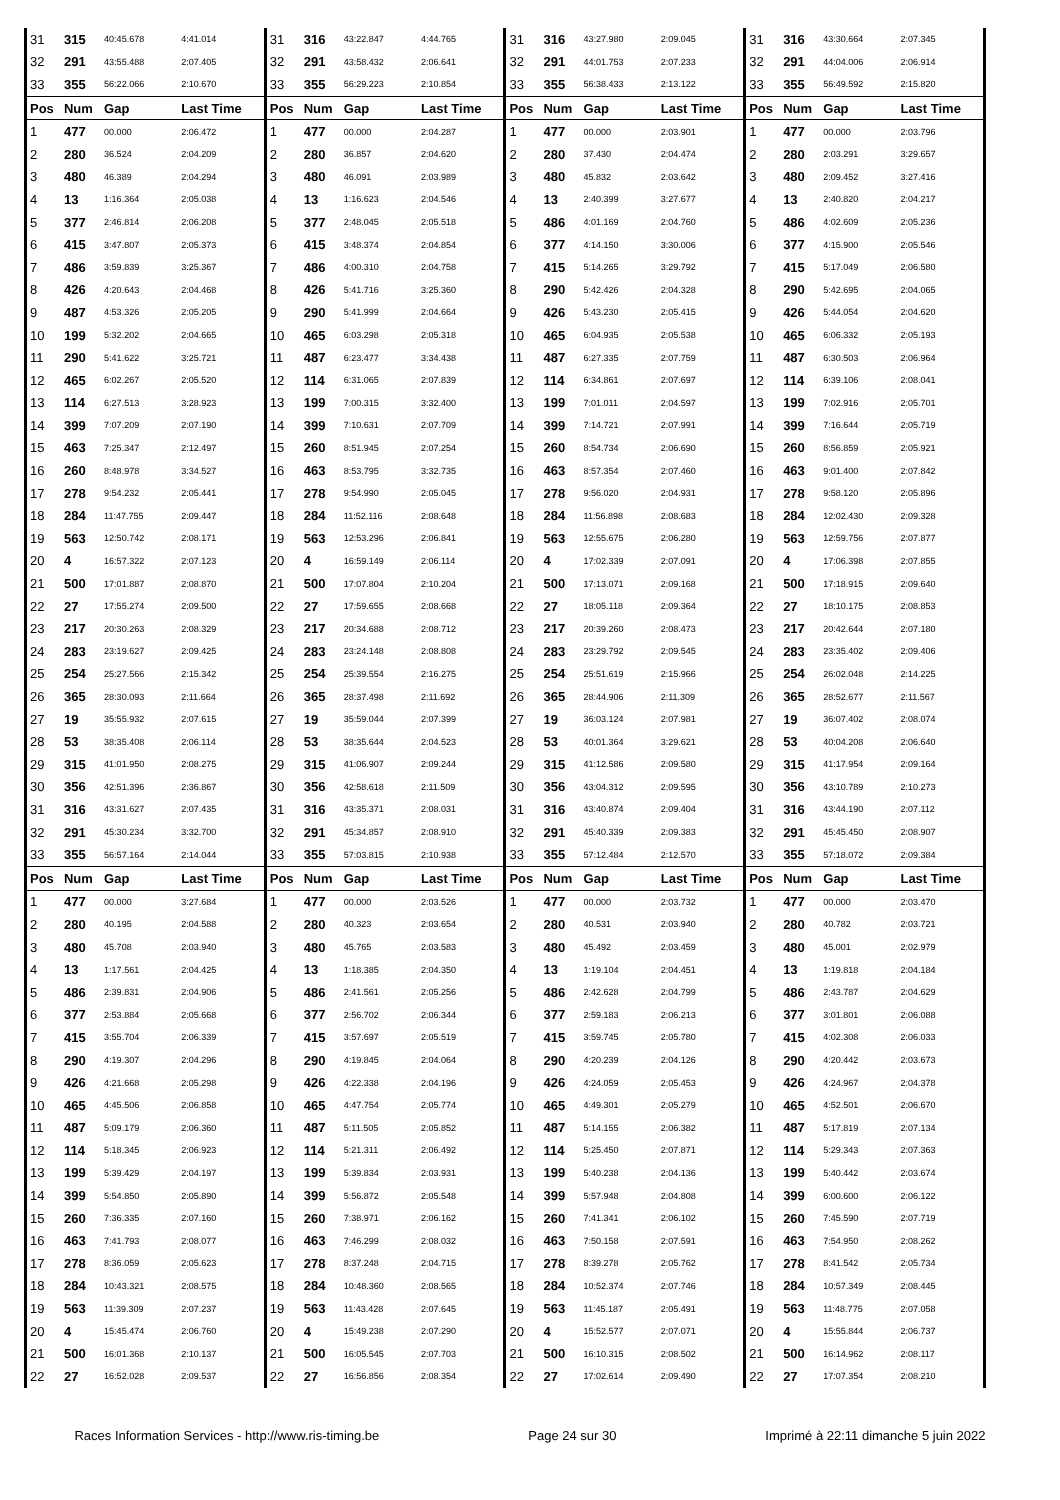| 31 | 315 | 40:45.678 | 4:41.014 | 31 | 316 | 43:22.847 | 4:44.765 | 31 | 316 | 43:27.980 | 2:09.045 | 31 | 316 | 43:30.664 | 2:07.345 |
| 32 | 291 | 43:55.488 | 2:07.405 | 32 | 291 | 43:58.432 | 2:06.641 | 32 | 291 | 44:01.753 | 2:07.233 | 32 | 291 | 44:04.006 | 2:06.914 |
| 33 | 355 | 56:22.066 | 2:10.670 | 33 | 355 | 56:29.223 | 2:10.854 | 33 | 355 | 56:38.433 | 2:13.122 | 33 | 355 | 56:49.592 | 2:15.820 |
| Pos | Num | Gap | Last Time | Pos | Num | Gap | Last Time | Pos | Num | Gap | Last Time | Pos | Num | Gap | Last Time |
| 1 | 477 | 00.000 | 2:06.472 | 1 | 477 | 00.000 | 2:04.287 | 1 | 477 | 00.000 | 2:03.901 | 1 | 477 | 00.000 | 2:03.796 |
| 2 | 280 | 36.524 | 2:04.209 | 2 | 280 | 36.857 | 2:04.620 | 2 | 280 | 37.430 | 2:04.474 | 2 | 280 | 2:03.291 | 3:29.657 |
| 3 | 480 | 46.389 | 2:04.294 | 3 | 480 | 46.091 | 2:03.989 | 3 | 480 | 45.832 | 2:03.642 | 3 | 480 | 2:09.452 | 3:27.416 |
| 4 | 13 | 1:16.364 | 2:05.038 | 4 | 13 | 1:16.623 | 2:04.546 | 4 | 13 | 2:40.399 | 3:27.677 | 4 | 13 | 2:40.820 | 2:04.217 |
| 5 | 377 | 2:46.814 | 2:06.208 | 5 | 377 | 2:48.045 | 2:05.518 | 5 | 486 | 4:01.169 | 2:04.760 | 5 | 486 | 4:02.609 | 2:05.236 |
| 6 | 415 | 3:47.807 | 2:05.373 | 6 | 415 | 3:48.374 | 2:04.854 | 6 | 377 | 4:14.150 | 3:30.006 | 6 | 377 | 4:15.900 | 2:05.546 |
| 7 | 486 | 3:59.839 | 3:25.367 | 7 | 486 | 4:00.310 | 2:04.758 | 7 | 415 | 5:14.265 | 3:29.792 | 7 | 415 | 5:17.049 | 2:06.580 |
| 8 | 426 | 4:20.643 | 2:04.468 | 8 | 426 | 5:41.716 | 3:25.360 | 8 | 290 | 5:42.426 | 2:04.328 | 8 | 290 | 5:42.695 | 2:04.065 |
| 9 | 487 | 4:53.326 | 2:05.205 | 9 | 290 | 5:41.999 | 2:04.664 | 9 | 426 | 5:43.230 | 2:05.415 | 9 | 426 | 5:44.054 | 2:04.620 |
| 10 | 199 | 5:32.202 | 2:04.665 | 10 | 465 | 6:03.298 | 2:05.318 | 10 | 465 | 6:04.935 | 2:05.538 | 10 | 465 | 6:06.332 | 2:05.193 |
| 11 | 290 | 5:41.622 | 3:25.721 | 11 | 487 | 6:23.477 | 3:34.438 | 11 | 487 | 6:27.335 | 2:07.759 | 11 | 487 | 6:30.503 | 2:06.964 |
| 12 | 465 | 6:02.267 | 2:05.520 | 12 | 114 | 6:31.065 | 2:07.839 | 12 | 114 | 6:34.861 | 2:07.697 | 12 | 114 | 6:39.106 | 2:08.041 |
| 13 | 114 | 6:27.513 | 3:28.923 | 13 | 199 | 7:00.315 | 3:32.400 | 13 | 199 | 7:01.011 | 2:04.597 | 13 | 199 | 7:02.916 | 2:05.701 |
| 14 | 399 | 7:07.209 | 2:07.190 | 14 | 399 | 7:10.631 | 2:07.709 | 14 | 399 | 7:14.721 | 2:07.991 | 14 | 399 | 7:16.644 | 2:05.719 |
| 15 | 463 | 7:25.347 | 2:12.497 | 15 | 260 | 8:51.945 | 2:07.254 | 15 | 260 | 8:54.734 | 2:06.690 | 15 | 260 | 8:56.859 | 2:05.921 |
| 16 | 260 | 8:48.978 | 3:34.527 | 16 | 463 | 8:53.795 | 3:32.735 | 16 | 463 | 8:57.354 | 2:07.460 | 16 | 463 | 9:01.400 | 2:07.842 |
| 17 | 278 | 9:54.232 | 2:05.441 | 17 | 278 | 9:54.990 | 2:05.045 | 17 | 278 | 9:56.020 | 2:04.931 | 17 | 278 | 9:58.120 | 2:05.896 |
| 18 | 284 | 11:47.755 | 2:09.447 | 18 | 284 | 11:52.116 | 2:08.648 | 18 | 284 | 11:56.898 | 2:08.683 | 18 | 284 | 12:02.430 | 2:09.328 |
| 19 | 563 | 12:50.742 | 2:08.171 | 19 | 563 | 12:53.296 | 2:06.841 | 19 | 563 | 12:55.675 | 2:06.280 | 19 | 563 | 12:59.756 | 2:07.877 |
| 20 | 4 | 16:57.322 | 2:07.123 | 20 | 4 | 16:59.149 | 2:06.114 | 20 | 4 | 17:02.339 | 2:07.091 | 20 | 4 | 17:06.398 | 2:07.855 |
| 21 | 500 | 17:01.887 | 2:08.870 | 21 | 500 | 17:07.804 | 2:10.204 | 21 | 500 | 17:13.071 | 2:09.168 | 21 | 500 | 17:18.915 | 2:09.640 |
| 22 | 27 | 17:55.274 | 2:09.500 | 22 | 27 | 17:59.655 | 2:08.668 | 22 | 27 | 18:05.118 | 2:09.364 | 22 | 27 | 18:10.175 | 2:08.853 |
| 23 | 217 | 20:30.263 | 2:08.329 | 23 | 217 | 20:34.688 | 2:08.712 | 23 | 217 | 20:39.260 | 2:08.473 | 23 | 217 | 20:42.644 | 2:07.180 |
| 24 | 283 | 23:19.627 | 2:09.425 | 24 | 283 | 23:24.148 | 2:08.808 | 24 | 283 | 23:29.792 | 2:09.545 | 24 | 283 | 23:35.402 | 2:09.406 |
| 25 | 254 | 25:27.566 | 2:15.342 | 25 | 254 | 25:39.554 | 2:16.275 | 25 | 254 | 25:51.619 | 2:15.966 | 25 | 254 | 26:02.048 | 2:14.225 |
| 26 | 365 | 28:30.093 | 2:11.664 | 26 | 365 | 28:37.498 | 2:11.692 | 26 | 365 | 28:44.906 | 2:11.309 | 26 | 365 | 28:52.677 | 2:11.567 |
| 27 | 19 | 35:55.932 | 2:07.615 | 27 | 19 | 35:59.044 | 2:07.399 | 27 | 19 | 36:03.124 | 2:07.981 | 27 | 19 | 36:07.402 | 2:08.074 |
| 28 | 53 | 38:35.408 | 2:06.114 | 28 | 53 | 38:35.644 | 2:04.523 | 28 | 53 | 40:01.364 | 3:29.621 | 28 | 53 | 40:04.208 | 2:06.640 |
| 29 | 315 | 41:01.950 | 2:08.275 | 29 | 315 | 41:06.907 | 2:09.244 | 29 | 315 | 41:12.586 | 2:09.580 | 29 | 315 | 41:17.954 | 2:09.164 |
| 30 | 356 | 42:51.396 | 2:36.867 | 30 | 356 | 42:58.618 | 2:11.509 | 30 | 356 | 43:04.312 | 2:09.595 | 30 | 356 | 43:10.789 | 2:10.273 |
| 31 | 316 | 43:31.627 | 2:07.435 | 31 | 316 | 43:35.371 | 2:08.031 | 31 | 316 | 43:40.874 | 2:09.404 | 31 | 316 | 43:44.190 | 2:07.112 |
| 32 | 291 | 45:30.234 | 3:32.700 | 32 | 291 | 45:34.857 | 2:08.910 | 32 | 291 | 45:40.339 | 2:09.383 | 32 | 291 | 45:45.450 | 2:08.907 |
| 33 | 355 | 56:57.164 | 2:14.044 | 33 | 355 | 57:03.815 | 2:10.938 | 33 | 355 | 57:12.484 | 2:12.570 | 33 | 355 | 57:18.072 | 2:09.384 |
| Pos | Num | Gap | Last Time | Pos | Num | Gap | Last Time | Pos | Num | Gap | Last Time | Pos | Num | Gap | Last Time |
| 1 | 477 | 00.000 | 3:27.684 | 1 | 477 | 00.000 | 2:03.526 | 1 | 477 | 00.000 | 2:03.732 | 1 | 477 | 00.000 | 2:03.470 |
| 2 | 280 | 40.195 | 2:04.588 | 2 | 280 | 40.323 | 2:03.654 | 2 | 280 | 40.531 | 2:03.940 | 2 | 280 | 40.782 | 2:03.721 |
| 3 | 480 | 45.708 | 2:03.940 | 3 | 480 | 45.765 | 2:03.583 | 3 | 480 | 45.492 | 2:03.459 | 3 | 480 | 45.001 | 2:02.979 |
| 4 | 13 | 1:17.561 | 2:04.425 | 4 | 13 | 1:18.385 | 2:04.350 | 4 | 13 | 1:19.104 | 2:04.451 | 4 | 13 | 1:19.818 | 2:04.184 |
| 5 | 486 | 2:39.831 | 2:04.906 | 5 | 486 | 2:41.561 | 2:05.256 | 5 | 486 | 2:42.628 | 2:04.799 | 5 | 486 | 2:43.787 | 2:04.629 |
| 6 | 377 | 2:53.884 | 2:05.668 | 6 | 377 | 2:56.702 | 2:06.344 | 6 | 377 | 2:59.183 | 2:06.213 | 6 | 377 | 3:01.801 | 2:06.088 |
| 7 | 415 | 3:55.704 | 2:06.339 | 7 | 415 | 3:57.697 | 2:05.519 | 7 | 415 | 3:59.745 | 2:05.780 | 7 | 415 | 4:02.308 | 2:06.033 |
| 8 | 290 | 4:19.307 | 2:04.296 | 8 | 290 | 4:19.845 | 2:04.064 | 8 | 290 | 4:20.239 | 2:04.126 | 8 | 290 | 4:20.442 | 2:03.673 |
| 9 | 426 | 4:21.668 | 2:05.298 | 9 | 426 | 4:22.338 | 2:04.196 | 9 | 426 | 4:24.059 | 2:05.453 | 9 | 426 | 4:24.967 | 2:04.378 |
| 10 | 465 | 4:45.506 | 2:06.858 | 10 | 465 | 4:47.754 | 2:05.774 | 10 | 465 | 4:49.301 | 2:05.279 | 10 | 465 | 4:52.501 | 2:06.670 |
| 11 | 487 | 5:09.179 | 2:06.360 | 11 | 487 | 5:11.505 | 2:05.852 | 11 | 487 | 5:14.155 | 2:06.382 | 11 | 487 | 5:17.819 | 2:07.134 |
| 12 | 114 | 5:18.345 | 2:06.923 | 12 | 114 | 5:21.311 | 2:06.492 | 12 | 114 | 5:25.450 | 2:07.871 | 12 | 114 | 5:29.343 | 2:07.363 |
| 13 | 199 | 5:39.429 | 2:04.197 | 13 | 199 | 5:39.834 | 2:03.931 | 13 | 199 | 5:40.238 | 2:04.136 | 13 | 199 | 5:40.442 | 2:03.674 |
| 14 | 399 | 5:54.850 | 2:05.890 | 14 | 399 | 5:56.872 | 2:05.548 | 14 | 399 | 5:57.948 | 2:04.808 | 14 | 399 | 6:00.600 | 2:06.122 |
| 15 | 260 | 7:36.335 | 2:07.160 | 15 | 260 | 7:38.971 | 2:06.162 | 15 | 260 | 7:41.341 | 2:06.102 | 15 | 260 | 7:45.590 | 2:07.719 |
| 16 | 463 | 7:41.793 | 2:08.077 | 16 | 463 | 7:46.299 | 2:08.032 | 16 | 463 | 7:50.158 | 2:07.591 | 16 | 463 | 7:54.950 | 2:08.262 |
| 17 | 278 | 8:36.059 | 2:05.623 | 17 | 278 | 8:37.248 | 2:04.715 | 17 | 278 | 8:39.278 | 2:05.762 | 17 | 278 | 8:41.542 | 2:05.734 |
| 18 | 284 | 10:43.321 | 2:08.575 | 18 | 284 | 10:48.360 | 2:08.565 | 18 | 284 | 10:52.374 | 2:07.746 | 18 | 284 | 10:57.349 | 2:08.445 |
| 19 | 563 | 11:39.309 | 2:07.237 | 19 | 563 | 11:43.428 | 2:07.645 | 19 | 563 | 11:45.187 | 2:05.491 | 19 | 563 | 11:48.775 | 2:07.058 |
| 20 | 4 | 15:45.474 | 2:06.760 | 20 | 4 | 15:49.238 | 2:07.290 | 20 | 4 | 15:52.577 | 2:07.071 | 20 | 4 | 15:55.844 | 2:06.737 |
| 21 | 500 | 16:01.368 | 2:10.137 | 21 | 500 | 16:05.545 | 2:07.703 | 21 | 500 | 16:10.315 | 2:08.502 | 21 | 500 | 16:14.962 | 2:08.117 |
| 22 | 27 | 16:52.028 | 2:09.537 | 22 | 27 | 16:56.856 | 2:08.354 | 22 | 27 | 17:02.614 | 2:09.490 | 22 | 27 | 17:07.354 | 2:08.210 |
Races Information Services - http://www.ris-timing.be Page 24 sur 30 Imprimé à 22:11 dimanche 5 juin 2022